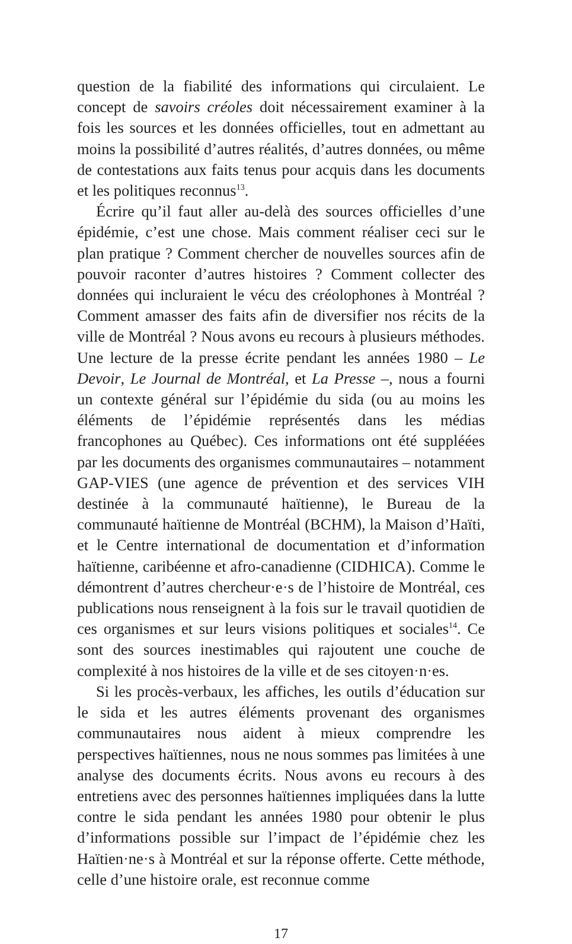question de la fiabilité des informations qui circulaient. Le concept de savoirs créoles doit nécessairement examiner à la fois les sources et les données officielles, tout en admettant au moins la possibilité d’autres réalités, d’autres données, ou même de contestations aux faits tenus pour acquis dans les documents et les politiques reconnus<sup>13</sup>.
Écrire qu’il faut aller au-delà des sources officielles d’une épidémie, c’est une chose. Mais comment réaliser ceci sur le plan pratique ? Comment chercher de nouvelles sources afin de pouvoir raconter d’autres histoires ? Comment collecter des données qui incluraient le vécu des créolophones à Montréal ? Comment amasser des faits afin de diversifier nos récits de la ville de Montréal ? Nous avons eu recours à plusieurs méthodes. Une lecture de la presse écrite pendant les années 1980 – Le Devoir, Le Journal de Montréal, et La Presse –, nous a fourni un contexte général sur l’épidémie du sida (ou au moins les éléments de l’épidémie représentés dans les médias francophones au Québec). Ces informations ont été suppléées par les documents des organismes communautaires – notamment GAP-VIES (une agence de prévention et des services VIH destinée à la communauté haïtienne), le Bureau de la communauté haïtienne de Montréal (BCHM), la Maison d’Haïti, et le Centre international de documentation et d’information haïtienne, caribéenne et afro-canadienne (CIDHICA). Comme le démontrent d’autres chercheur·e·s de l’histoire de Montréal, ces publications nous renseignent à la fois sur le travail quotidien de ces organismes et sur leurs visions politiques et sociales<sup>14</sup>. Ce sont des sources inestimables qui rajoutent une couche de complexité à nos histoires de la ville et de ses citoyen·n·es.
Si les procès-verbaux, les affiches, les outils d’éducation sur le sida et les autres éléments provenant des organismes communautaires nous aident à mieux comprendre les perspectives haïtiennes, nous ne nous sommes pas limitées à une analyse des documents écrits. Nous avons eu recours à des entretiens avec des personnes haïtiennes impliquées dans la lutte contre le sida pendant les années 1980 pour obtenir le plus d’informations possible sur l’impact de l’épidémie chez les Haïtien·ne·s à Montréal et sur la réponse offerte. Cette méthode, celle d’une histoire orale, est reconnue comme
17